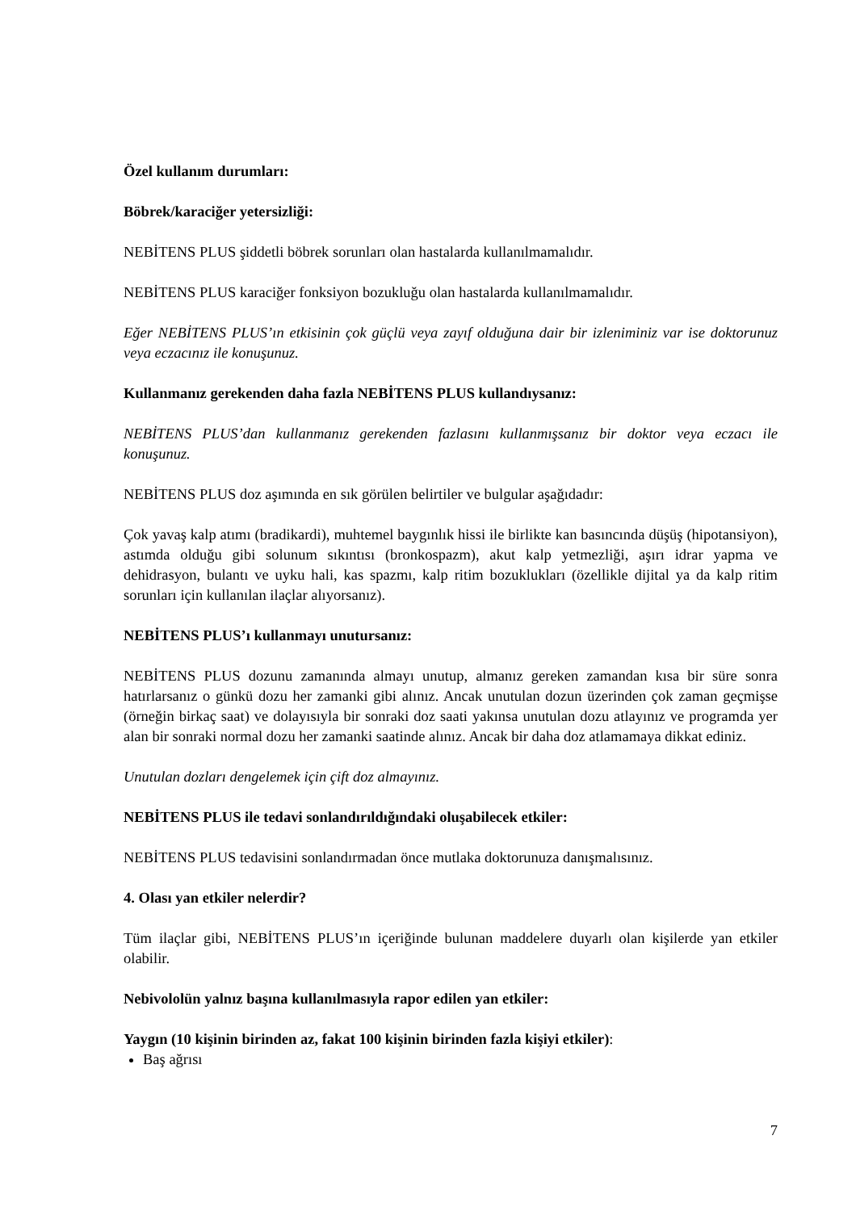Özel kullanım durumları:
Böbrek/karaciğer yetersizliği:
NEBİTENS PLUS şiddetli böbrek sorunları olan hastalarda kullanılmamalıdır.
NEBİTENS PLUS karaciğer fonksiyon bozukluğu olan hastalarda kullanılmamalıdır.
Eğer NEBİTENS PLUS’ın etkisinin çok güçlü veya zayıf olduğuna dair bir izleniminiz var ise doktorunuz veya eczacınız ile konuşunuz.
Kullanmanız gerekenden daha fazla NEBİTENS PLUS kullandıysanız:
NEBİTENS PLUS’dan kullanmanız gerekenden fazlasını kullanmışsanız bir doktor veya eczacı ile konuşunuz.
NEBİTENS PLUS doz aşımında en sık görülen belirtiler ve bulgular aşağıdadır:
Çok yavaş kalp atımı (bradikardi), muhtemel baygınlık hissi ile birlikte kan basıncında düşüş (hipotansiyon), astımda olduğu gibi solunum sıkıntısı (bronkospazm), akut kalp yetmezliği, aşırı idrar yapma ve dehidrasyon, bulantı ve uyku hali, kas spazmı, kalp ritim bozuklukları (özellikle dijital ya da kalp ritim sorunları için kullanılan ilaçlar alıyorsanız).
NEBİTENS PLUS’ı kullanmayı unutursanız:
NEBİTENS PLUS dozunu zamanında almayı unutup, almanız gereken zamandan kısa bir süre sonra hatırlarsanız o günkü dozu her zamanki gibi alınız. Ancak unutulan dozun üzerinden çok zaman geçmişse (örneğin birkaç saat) ve dolayısıyla bir sonraki doz saati yakınsa unutulan dozu atlayınız ve programda yer alan bir sonraki normal dozu her zamanki saatinde alınız. Ancak bir daha doz atlamamaya dikkat ediniz.
Unutulan dozları dengelemek için çift doz almayınız.
NEBİTENS PLUS ile tedavi sonlandırıldığındaki oluşabilecek etkiler:
NEBİTENS PLUS tedavisini sonlandırmadan önce mutlaka doktorunuza danışmalısınız.
4. Olası yan etkiler nelerdir?
Tüm ilaçlar gibi, NEBİTENS PLUS’ın içeriğinde bulunan maddelere duyarlı olan kişilerde yan etkiler olabilir.
Nebivololün yalnız başına kullanılmasıyla rapor edilen yan etkiler:
Yaygın (10 kişinin birinden az, fakat 100 kişinin birinden fazla kişiyi etkiler):
Baş ağrısı
7